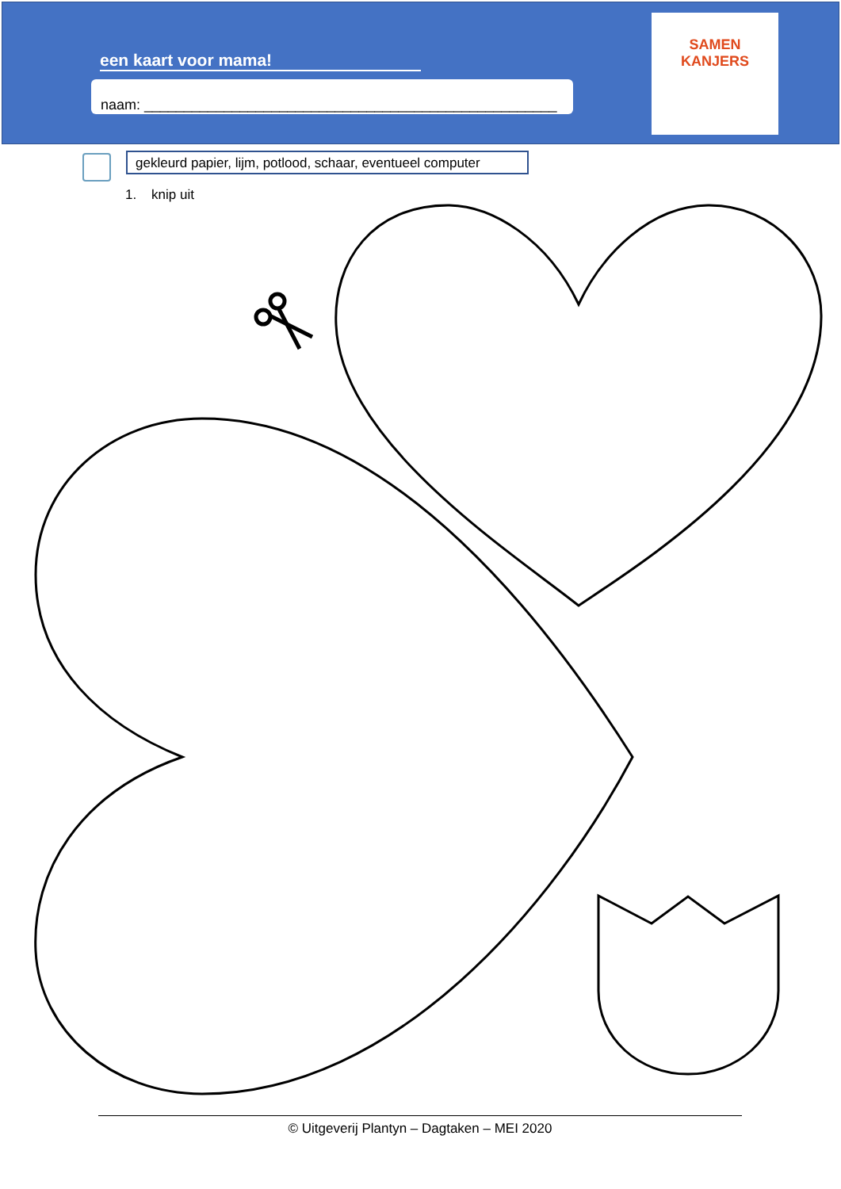een kaart voor mama!
naam: ____________________________________________________
SAMEN
KANJERS
gekleurd papier, lijm, potlood, schaar, eventueel computer
1. knip uit
© Uitgeverij Plantyn – Dagtaken – MEI 2020